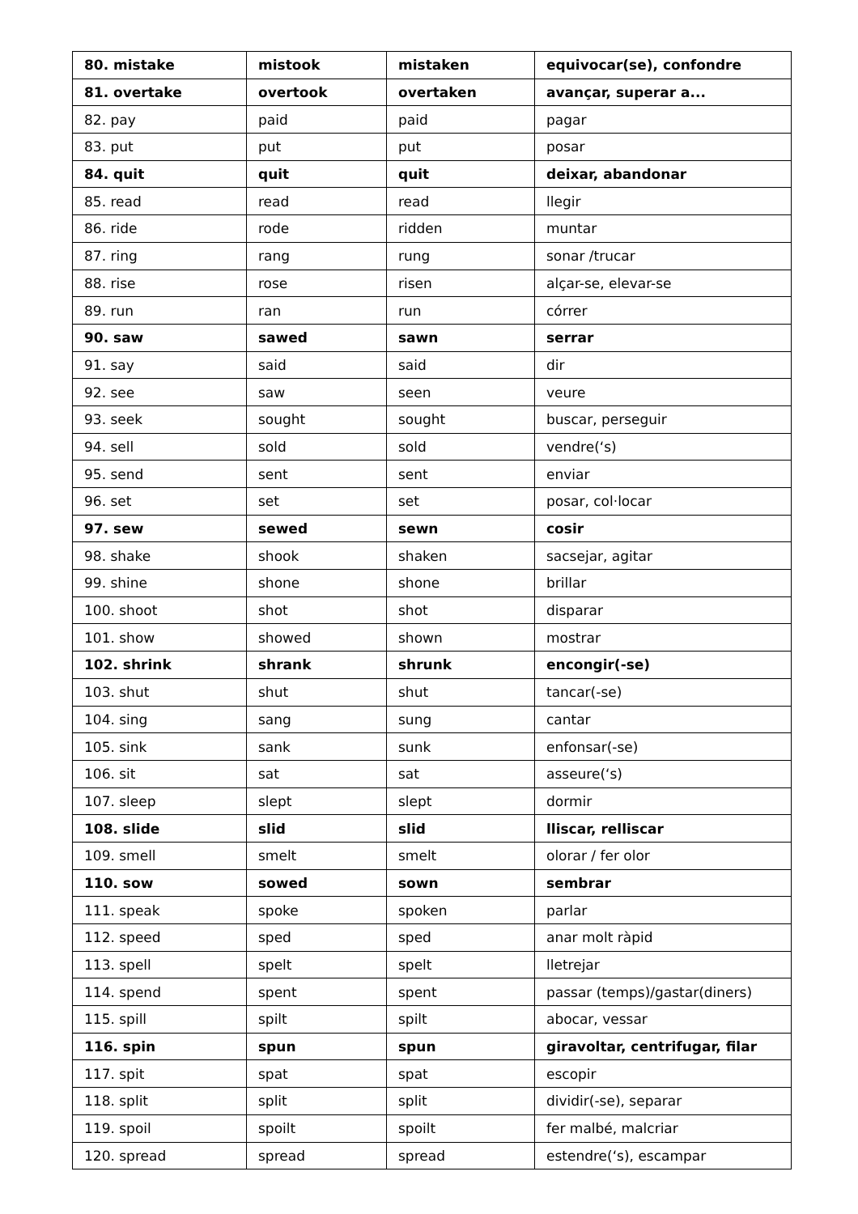| 80. mistake | mistook | mistaken | equivocar(se), confondre |
| 81. overtake | overtook | overtaken | avançar, superar a... |
| 82. pay | paid | paid | pagar |
| 83. put | put | put | posar |
| 84. quit | quit | quit | deixar, abandonar |
| 85. read | read | read | llegir |
| 86. ride | rode | ridden | muntar |
| 87. ring | rang | rung | sonar /trucar |
| 88. rise | rose | risen | alçar-se, elevar-se |
| 89. run | ran | run | córrer |
| 90. saw | sawed | sawn | serrar |
| 91. say | said | said | dir |
| 92. see | saw | seen | veure |
| 93. seek | sought | sought | buscar, perseguir |
| 94. sell | sold | sold | vendre(‘s) |
| 95. send | sent | sent | enviar |
| 96. set | set | set | posar, col·locar |
| 97. sew | sewed | sewn | cosir |
| 98. shake | shook | shaken | sacsejar, agitar |
| 99. shine | shone | shone | brillar |
| 100. shoot | shot | shot | disparar |
| 101. show | showed | shown | mostrar |
| 102. shrink | shrank | shrunk | encongir(-se) |
| 103. shut | shut | shut | tancar(-se) |
| 104. sing | sang | sung | cantar |
| 105. sink | sank | sunk | enfonsar(-se) |
| 106. sit | sat | sat | asseure(‘s) |
| 107. sleep | slept | slept | dormir |
| 108. slide | slid | slid | lliscar, relliscar |
| 109. smell | smelt | smelt | olorar / fer olor |
| 110. sow | sowed | sown | sembrar |
| 111. speak | spoke | spoken | parlar |
| 112. speed | sped | sped | anar molt ràpid |
| 113. spell | spelt | spelt | lletrejar |
| 114. spend | spent | spent | passar (temps)/gastar(diners) |
| 115. spill | spilt | spilt | abocar, vessar |
| 116. spin | spun | spun | giravoltar, centrifugar, filar |
| 117. spit | spat | spat | escopir |
| 118. split | split | split | dividir(-se), separar |
| 119. spoil | spoilt | spoilt | fer malbé, malcriar |
| 120. spread | spread | spread | estendre(‘s), escampar |